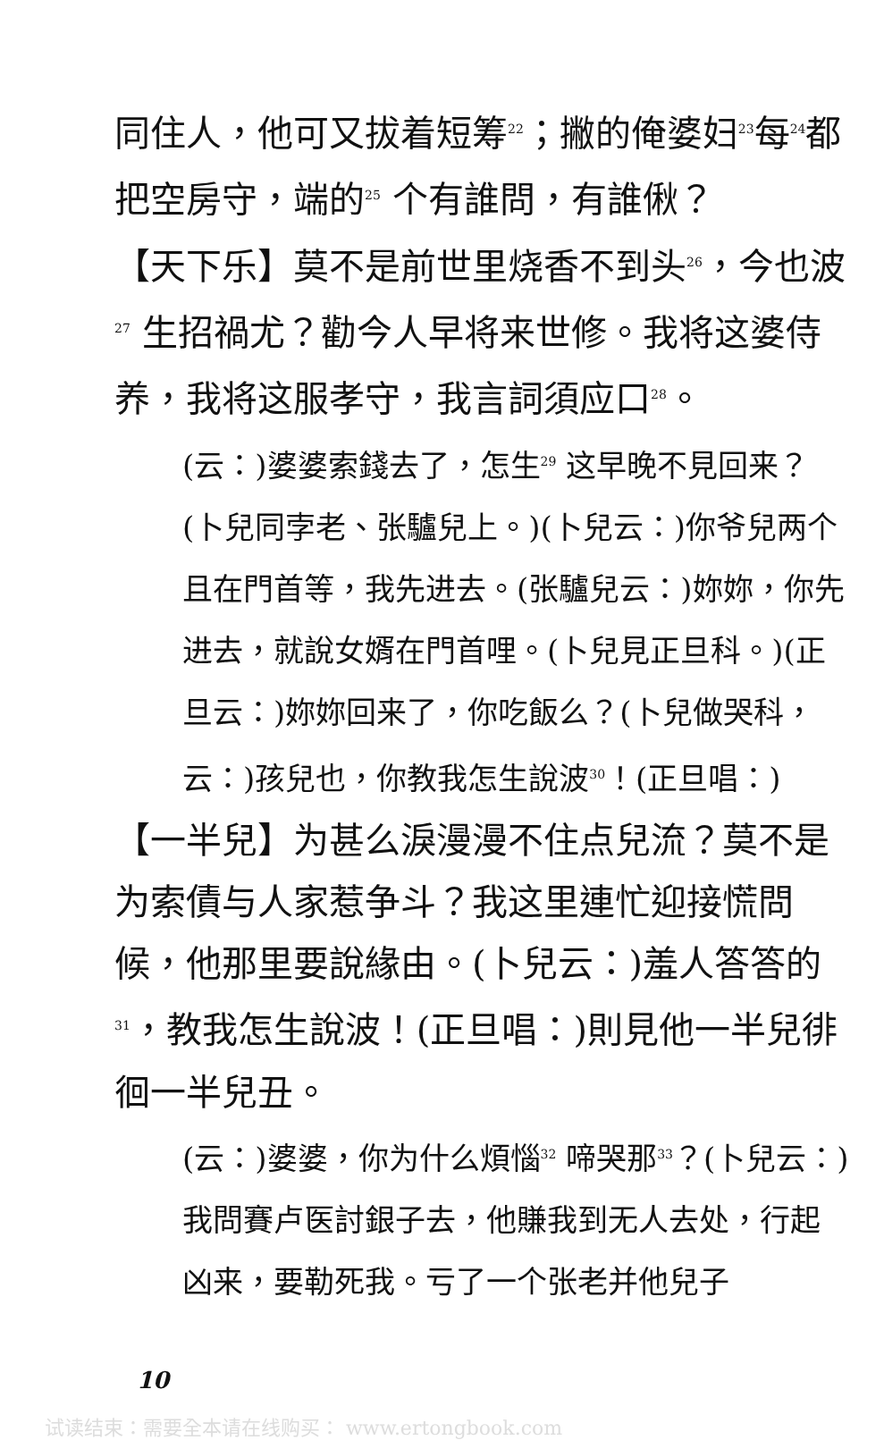同住人，他可又拔着短筹<sup>22</sup>；撇的俺婆妇<sup>23</sup>每<sup>24</sup>都把空房守，端的<sup>25</sup> 个有誰問，有誰偢？
【天下乐】莫不是前世里烧香不到头<sup>26</sup>，今也波<sup>27</sup> 生招禍尤？勸今人早将来世修。我将这婆侍养，我将这服孝守，我言詞須应口<sup>28</sup>。
(云：)婆婆索錢去了，怎生<sup>29</sup> 这早晚不見回来？(卜兒同孛老、张驢兒上。)(卜兒云：)你爷兒两个且在門首等，我先进去。(张驢兒云：)妳妳，你先进去，就說女婿在門首哩。(卜兒見正旦科。)(正旦云：)妳妳回来了，你吃飯么？(卜兒做哭科，云：)孩兒也，你教我怎生說波<sup>30</sup>！(正旦唱：)
【一半兒】为甚么淚漫漫不住点兒流？莫不是为索債与人家惹争斗？我这里連忙迎接慌問候，他那里要說緣由。(卜兒云：)羞人答答的<sup>31</sup>，教我怎生說波！(正旦唱：)則見他一半兒徘徊一半兒丑。
(云：)婆婆，你为什么煩惱<sup>32</sup> 啼哭那<sup>33</sup>？(卜兒云：)我問賽卢医討銀子去，他賺我到无人去处，行起凶来，要勒死我。亏了一个张老并他兒子
10
试读结束：需要全本请在线购买： www.ertongbook.com